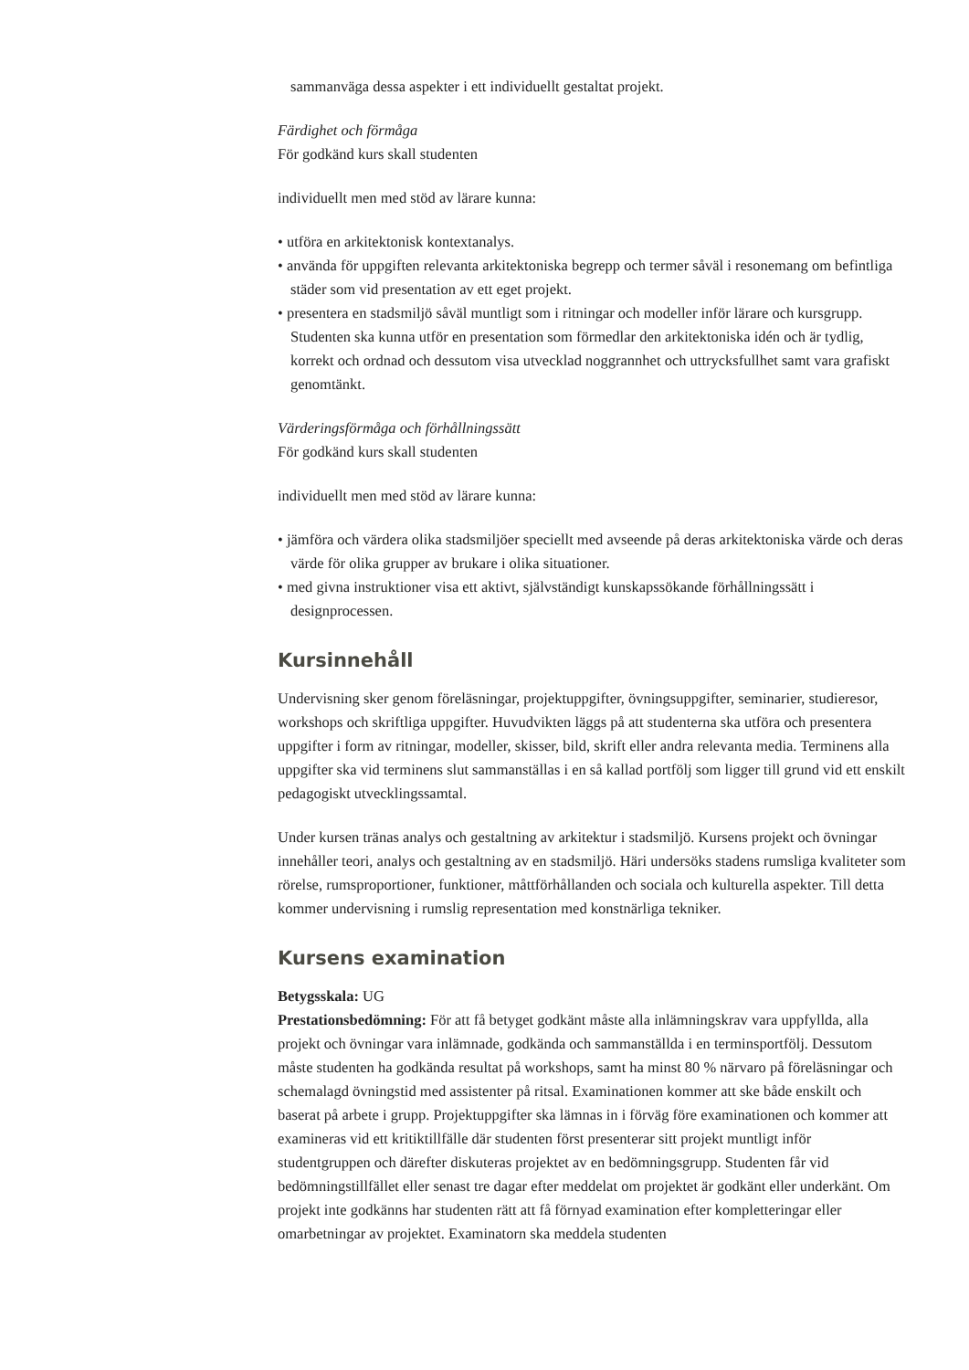sammanväga dessa aspekter i ett individuellt gestaltat projekt.
Färdighet och förmåga
För godkänd kurs skall studenten
individuellt men med stöd av lärare kunna:
• utföra en arkitektonisk kontextanalys.
• använda för uppgiften relevanta arkitektoniska begrepp och termer såväl i resonemang om befintliga städer som vid presentation av ett eget projekt.
• presentera en stadsmiljö såväl muntligt som i ritningar och modeller inför lärare och kursgrupp. Studenten ska kunna utför en presentation som förmedlar den arkitektoniska idén och är tydlig, korrekt och ordnad och dessutom visa utvecklad noggrannhet och uttrycksfullhet samt vara grafiskt genomtänkt.
Värderingsförmåga och förhållningssätt
För godkänd kurs skall studenten
individuellt men med stöd av lärare kunna:
• jämföra och värdera olika stadsmiljöer speciellt med avseende på deras arkitektoniska värde och deras värde för olika grupper av brukare i olika situationer.
• med givna instruktioner visa ett aktivt, självständigt kunskapssökande förhållningssätt i designprocessen.
Kursinnehåll
Undervisning sker genom föreläsningar, projektuppgifter, övningsuppgifter, seminarier, studieresor, workshops och skriftliga uppgifter. Huvudvikten läggs på att studenterna ska utföra och presentera uppgifter i form av ritningar, modeller, skisser, bild, skrift eller andra relevanta media. Terminens alla uppgifter ska vid terminens slut sammanställas i en så kallad portfölj som ligger till grund vid ett enskilt pedagogiskt utvecklingssamtal.
Under kursen tränas analys och gestaltning av arkitektur i stadsmiljö. Kursens projekt och övningar innehåller teori, analys och gestaltning av en stadsmiljö. Häri undersöks stadens rumsliga kvaliteter som rörelse, rumsproportioner, funktioner, måttförhållanden och sociala och kulturella aspekter. Till detta kommer undervisning i rumslig representation med konstnärliga tekniker.
Kursens examination
Betygsskala: UG
Prestationsbedömning: För att få betyget godkänt måste alla inlämningskrav vara uppfyllda, alla projekt och övningar vara inlämnade, godkända och sammanställda i en terminsportfölj. Dessutom måste studenten ha godkända resultat på workshops, samt ha minst 80 % närvaro på föreläsningar och schemalagd övningstid med assistenter på ritsal. Examinationen kommer att ske både enskilt och baserat på arbete i grupp. Projektuppgifter ska lämnas in i förväg före examinationen och kommer att examineras vid ett kritiktillfälle där studenten först presenterar sitt projekt muntligt inför studentgruppen och därefter diskuteras projektet av en bedömningsgrupp. Studenten får vid bedömningstillfället eller senast tre dagar efter meddelat om projektet är godkänt eller underkänt. Om projekt inte godkänns har studenten rätt att få förnyad examination efter kompletteringar eller omarbetningar av projektet. Examinatorn ska meddela studenten